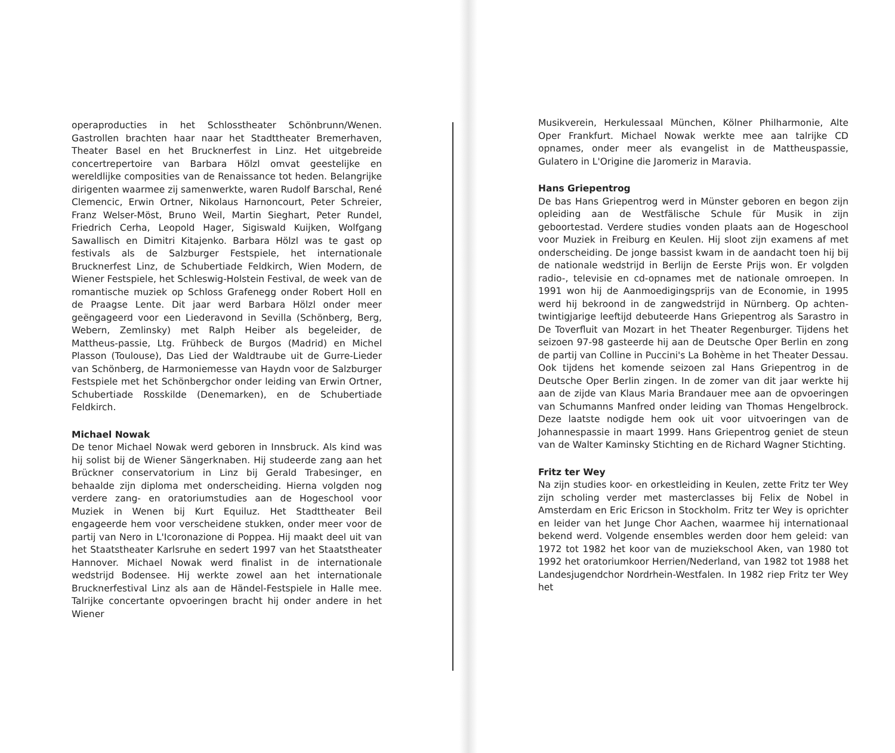operaproducties in het Schlosstheater Schönbrunn/Wenen. Gastrollen brachten haar naar het Stadttheater Bremerhaven, Theater Basel en het Brucknerfest in Linz. Het uitgebreide concertrepertoire van Barbara Hölzl omvat geestelijke en wereldlijke composities van de Renaissance tot heden. Belangrijke dirigenten waarmee zij samenwerkte, waren Rudolf Barschal, René Clemencic, Erwin Ortner, Nikolaus Harnoncourt, Peter Schreier, Franz Welser-Möst, Bruno Weil, Martin Sieghart, Peter Rundel, Friedrich Cerha, Leopold Hager, Sigiswald Kuijken, Wolfgang Sawallisch en Dimitri Kitajenko. Barbara Hölzl was te gast op festivals als de Salzburger Festspiele, het internationale Brucknerfest Linz, de Schubertiade Feldkirch, Wien Modern, de Wiener Festspiele, het Schleswig-Holstein Festival, de week van de romantische muziek op Schloss Grafenegg onder Robert Holl en de Praagse Lente. Dit jaar werd Barbara Hölzl onder meer geëngageerd voor een Liederavond in Sevilla (Schönberg, Berg, Webern, Zemlinsky) met Ralph Heiber als begeleider, de Mattheus-passie, Ltg. Frühbeck de Burgos (Madrid) en Michel Plasson (Toulouse), Das Lied der Waldtraube uit de Gurre-Lieder van Schönberg, de Harmoniemesse van Haydn voor de Salzburger Festspiele met het Schönbergchor onder leiding van Erwin Ortner, Schubertiade Rosskilde (Denemarken), en de Schubertiade Feldkirch.
Michael Nowak
De tenor Michael Nowak werd geboren in Innsbruck. Als kind was hij solist bij de Wiener Sängerknaben. Hij studeerde zang aan het Brückner conservatorium in Linz bij Gerald Trabesinger, en behaalde zijn diploma met onderscheiding. Hierna volgden nog verdere zang- en oratoriumstudies aan de Hogeschool voor Muziek in Wenen bij Kurt Equiluz. Het Stadttheater Beil engageerde hem voor verscheidene stukken, onder meer voor de partij van Nero in L'Icoronazione di Poppea. Hij maakt deel uit van het Staatstheater Karlsruhe en sedert 1997 van het Staatstheater Hannover. Michael Nowak werd finalist in de internationale wedstrijd Bodensee. Hij werkte zowel aan het internationale Brucknerfestival Linz als aan de Händel-Festspiele in Halle mee. Talrijke concertante opvoeringen bracht hij onder andere in het Wiener
Musikverein, Herkulessaal München, Kölner Philharmonie, Alte Oper Frankfurt. Michael Nowak werkte mee aan talrijke CD opnames, onder meer als evangelist in de Mattheuspassie, Gulatero in L'Origine die Jaromeriz in Maravia.
Hans Griepentrog
De bas Hans Griepentrog werd in Münster geboren en begon zijn opleiding aan de Westfälische Schule für Musik in zijn geboortestad. Verdere studies vonden plaats aan de Hogeschool voor Muziek in Freiburg en Keulen. Hij sloot zijn examens af met onderscheiding. De jonge bassist kwam in de aandacht toen hij bij de nationale wedstrijd in Berlijn de Eerste Prijs won. Er volgden radio-, televisie en cd-opnames met de nationale omroepen. In 1991 won hij de Aanmoedigingsprijs van de Economie, in 1995 werd hij bekroond in de zangwedstrijd in Nürnberg. Op achten-twintigjarige leeftijd debuteerde Hans Griepentrog als Sarastro in De Toverfluit van Mozart in het Theater Regenburger. Tijdens het seizoen 97-98 gasteerde hij aan de Deutsche Oper Berlin en zong de partij van Colline in Puccini's La Bohème in het Theater Dessau. Ook tijdens het komende seizoen zal Hans Griepentrog in de Deutsche Oper Berlin zingen. In de zomer van dit jaar werkte hij aan de zijde van Klaus Maria Brandauer mee aan de opvoeringen van Schumanns Manfred onder leiding van Thomas Hengelbrock. Deze laatste nodigde hem ook uit voor uitvoeringen van de Johannespassie in maart 1999. Hans Griepentrog geniet de steun van de Walter Kaminsky Stichting en de Richard Wagner Stichting.
Fritz ter Wey
Na zijn studies koor- en orkestleiding in Keulen, zette Fritz ter Wey zijn scholing verder met masterclasses bij Felix de Nobel in Amsterdam en Eric Ericson in Stockholm. Fritz ter Wey is oprichter en leider van het Junge Chor Aachen, waarmee hij internationaal bekend werd. Volgende ensembles werden door hem geleid: van 1972 tot 1982 het koor van de muziekschool Aken, van 1980 tot 1992 het oratoriumkoor Herrien/Nederland, van 1982 tot 1988 het Landesjugendchor Nordrhein-Westfalen. In 1982 riep Fritz ter Wey het